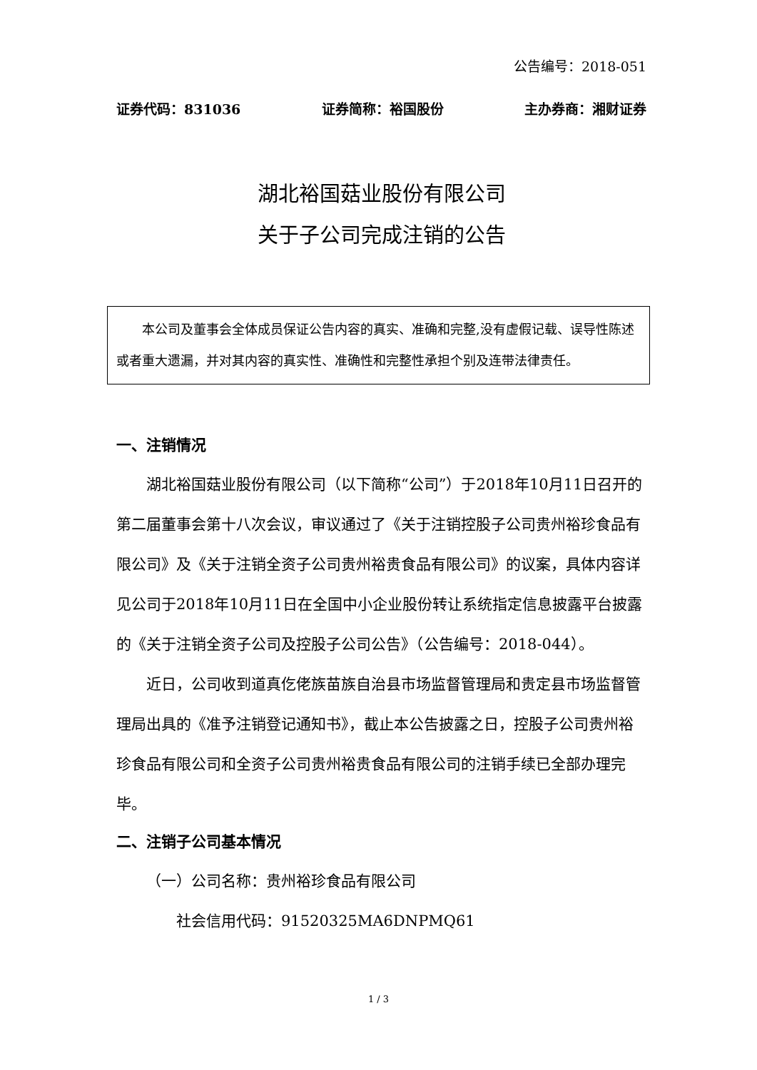公告编号：2018-051
证券代码：831036 证券简称：裕国股份 主办券商：湘财证券
湖北裕国菇业股份有限公司
关于子公司完成注销的公告
本公司及董事会全体成员保证公告内容的真实、准确和完整,没有虚假记载、误导性陈述或者重大遗漏，并对其内容的真实性、准确性和完整性承担个别及连带法律责任。
一、注销情况
湖北裕国菇业股份有限公司（以下简称“公司”）于2018年10月11日召开的第二届董事会第十八次会议，审议通过了《关于注销控股子公司贵州裕珍食品有限公司》及《关于注销全资子公司贵州裕贵食品有限公司》的议案，具体内容详见公司于2018年10月11日在全国中小企业股份转让系统指定信息披露平台披露的《关于注销全资子公司及控股子公司公告》（公告编号：2018-044）。
近日，公司收到道真仡佬族苗族自治县市场监督管理局和贵定县市场监督管理局出具的《准予注销登记通知书》，截止本公告披露之日，控股子公司贵州裕珍食品有限公司和全资子公司贵州裕贵食品有限公司的注销手续已全部办理完毕。
二、注销子公司基本情况
（一）公司名称：贵州裕珍食品有限公司
社会信用代码：91520325MA6DNPMQ61
1 / 3